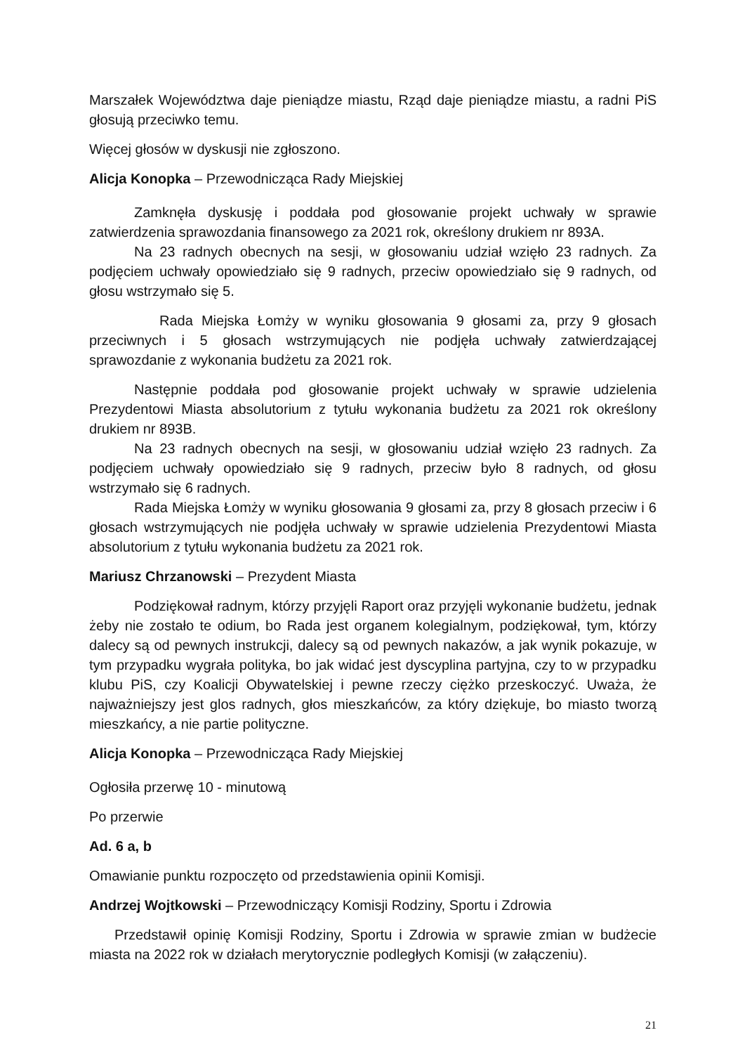Marszałek Województwa daje pieniądze miastu, Rząd daje pieniądze miastu, a radni PiS głosują przeciwko temu.
Więcej głosów w dyskusji nie zgłoszono.
Alicja Konopka – Przewodnicząca Rady Miejskiej
Zamknęła dyskusję i poddała pod głosowanie projekt uchwały w sprawie zatwierdzenia sprawozdania finansowego za 2021 rok, określony drukiem nr 893A.
Na 23 radnych obecnych na sesji, w głosowaniu udział wzięło 23 radnych. Za podjęciem uchwały opowiedziało się 9 radnych, przeciw opowiedziało się 9 radnych, od głosu wstrzymało się 5.
Rada Miejska Łomży w wyniku głosowania 9 głosami za, przy 9 głosach przeciwnych i 5 głosach wstrzymujących nie podjęła uchwały zatwierdzającej sprawozdanie z wykonania budżetu za 2021 rok.
Następnie poddała pod głosowanie projekt uchwały w sprawie udzielenia Prezydentowi Miasta absolutorium z tytułu wykonania budżetu za 2021 rok określony drukiem nr 893B.
Na 23 radnych obecnych na sesji, w głosowaniu udział wzięło 23 radnych. Za podjęciem uchwały opowiedziało się 9 radnych, przeciw było 8 radnych, od głosu wstrzymało się 6 radnych.
Rada Miejska Łomży w wyniku głosowania 9 głosami za, przy 8 głosach przeciw i 6 głosach wstrzymujących nie podjęła uchwały w sprawie udzielenia Prezydentowi Miasta absolutorium z tytułu wykonania budżetu za 2021 rok.
Mariusz Chrzanowski – Prezydent Miasta
Podziękował radnym, którzy przyjęli Raport oraz przyjęli wykonanie budżetu, jednak żeby nie zostało te odium, bo Rada jest organem kolegialnym, podziękował, tym, którzy dalecy są od pewnych instrukcji, dalecy są od pewnych nakazów, a jak wynik pokazuje, w tym przypadku wygrała polityka, bo jak widać jest dyscyplina partyjna, czy to w przypadku klubu PiS, czy Koalicji Obywatelskiej i pewne rzeczy ciężko przeskoczyć. Uważa, że najważniejszy jest glos radnych, głos mieszkańców, za który dziękuje, bo miasto tworzą mieszkańcy, a nie partie polityczne.
Alicja Konopka – Przewodnicząca Rady Miejskiej
Ogłosiła przerwę 10 - minutową
Po przerwie
Ad. 6 a, b
Omawianie punktu rozpoczęto od przedstawienia opinii Komisji.
Andrzej Wojtkowski – Przewodniczący Komisji Rodziny, Sportu i Zdrowia
Przedstawił opinię Komisji Rodziny, Sportu i Zdrowia w sprawie zmian w budżecie miasta na 2022 rok w działach merytorycznie podległych Komisji (w załączeniu).
21